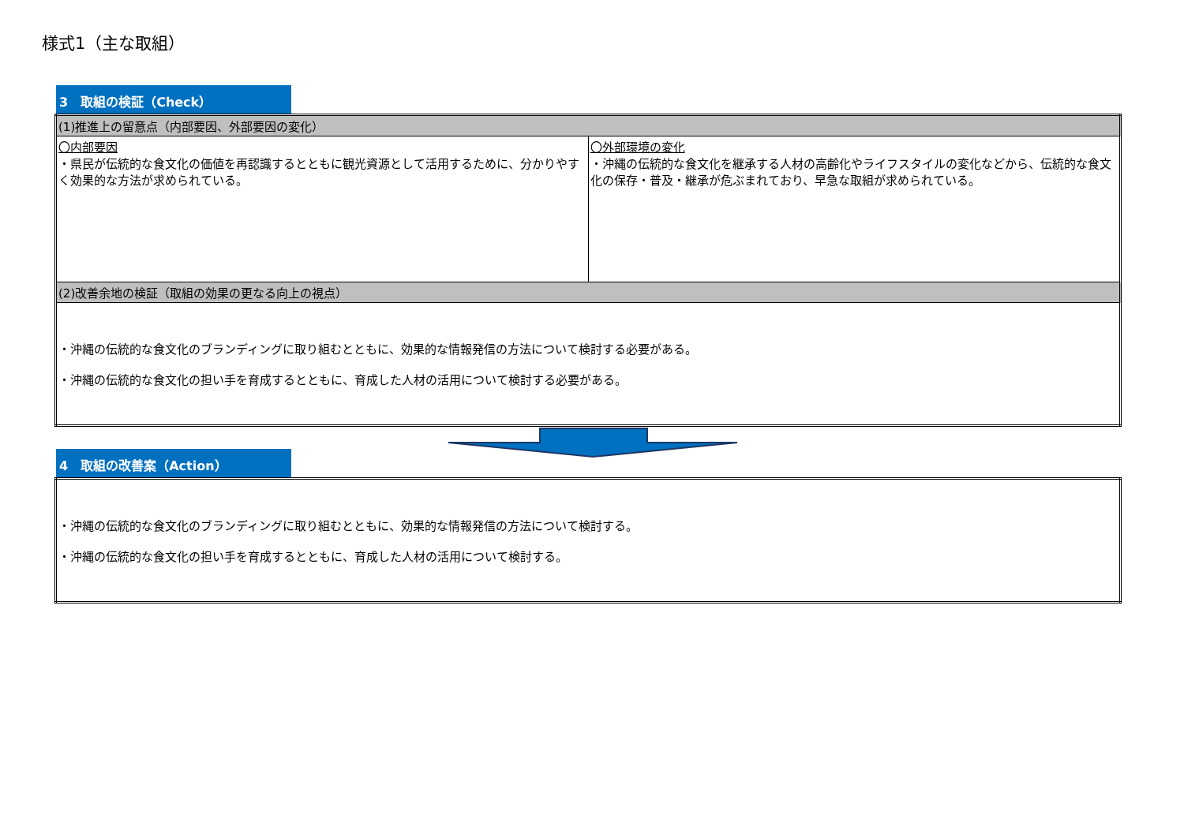様式1（主な取組）
3　取組の検証（Check）
| (1)推進上の留意点（内部要因、外部要因の変化） | |
| 〇内部要因 ・県民が伝統的な食文化の価値を再認識するとともに観光資源として活用するために、分かりやすく効果的な方法が求められている。 | 〇外部環境の変化 ・沖縄の伝統的な食文化を継承する人材の高齢化やライフスタイルの変化などから、伝統的な食文化の保存・普及・継承が危ぶまれており、早急な取組が求められている。 |
| (2)改善余地の検証（取組の効果の更なる向上の視点） | |
| ・沖縄の伝統的な食文化のブランディングに取り組むとともに、効果的な情報発信の方法について検討する必要がある。 ・沖縄の伝統的な食文化の担い手を育成するとともに、育成した人材の活用について検討する必要がある。 | |
4　取組の改善案（Action）
| ・沖縄の伝統的な食文化のブランディングに取り組むとともに、効果的な情報発信の方法について検討する。 ・沖縄の伝統的な食文化の担い手を育成するとともに、育成した人材の活用について検討する。 |